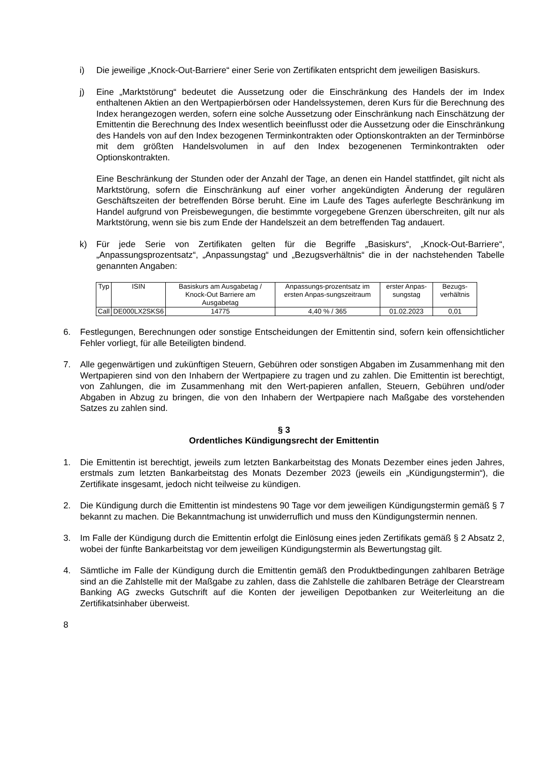i) Die jeweilige „Knock-Out-Barriere“ einer Serie von Zertifikaten entspricht dem jeweiligen Basiskurs.
j) Eine „Marktstörung“ bedeutet die Aussetzung oder die Einschränkung des Handels der im Index enthaltenen Aktien an den Wertpapierbörsen oder Handelssystemen, deren Kurs für die Berechnung des Index herangezogen werden, sofern eine solche Aussetzung oder Einschränkung nach Einschätzung der Emittentin die Berechnung des Index wesentlich beeinflusst oder die Aussetzung oder die Einschränkung des Handels von auf den Index bezogenen Terminkontrakten oder Optionskontrakten an der Terminbörse mit dem größten Handelsvolumen in auf den Index bezogenenen Terminkontrakten oder Optionskontrakten.
Eine Beschränkung der Stunden oder der Anzahl der Tage, an denen ein Handel stattfindet, gilt nicht als Marktstörung, sofern die Einschränkung auf einer vorher angekündigten Änderung der regulären Geschäftszeiten der betreffenden Börse beruht. Eine im Laufe des Tages auferlegte Beschränkung im Handel aufgrund von Preisbewegungen, die bestimmte vorgegebene Grenzen überschreiten, gilt nur als Marktstörung, wenn sie bis zum Ende der Handelszeit an dem betreffenden Tag andauert.
k) Für jede Serie von Zertifikaten gelten für die Begriffe „Basiskurs“, „Knock-Out-Barriere“, „Anpassungsprozentsatz“, „Anpassungstag“ und „Bezugsverhältnis“ die in der nachstehenden Tabelle genannten Angaben:
| Typ | ISIN | Basiskurs am Ausgabetag / Knock-Out Barriere am Ausgabetag | Anpassungs-prozentsatz im ersten Anpas-sungszeitraum | erster Anpas-sungstag | Bezugs-verhältnis |
| --- | --- | --- | --- | --- | --- |
| Call | DE000LX2SKS6 | 14775 | 4,40 % / 365 | 01.02.2023 | 0,01 |
6. Festlegungen, Berechnungen oder sonstige Entscheidungen der Emittentin sind, sofern kein offensichtlicher Fehler vorliegt, für alle Beteiligten bindend.
7. Alle gegenwärtigen und zukünftigen Steuern, Gebühren oder sonstigen Abgaben im Zusammenhang mit den Wertpapieren sind von den Inhabern der Wertpapiere zu tragen und zu zahlen. Die Emittentin ist berechtigt, von Zahlungen, die im Zusammenhang mit den Wert-papieren anfallen, Steuern, Gebühren und/oder Abgaben in Abzug zu bringen, die von den Inhabern der Wertpapiere nach Maßgabe des vorstehenden Satzes zu zahlen sind.
§ 3
Ordentliches Kündigungsrecht der Emittentin
1. Die Emittentin ist berechtigt, jeweils zum letzten Bankarbeitstag des Monats Dezember eines jeden Jahres, erstmals zum letzten Bankarbeitstag des Monats Dezember 2023 (jeweils ein „Kündigungstermin“), die Zertifikate insgesamt, jedoch nicht teilweise zu kündigen.
2. Die Kündigung durch die Emittentin ist mindestens 90 Tage vor dem jeweiligen Kündigungstermin gemäß § 7 bekannt zu machen. Die Bekanntmachung ist unwiderruflich und muss den Kündigungstermin nennen.
3. Im Falle der Kündigung durch die Emittentin erfolgt die Einlösung eines jeden Zertifikats gemäß § 2 Absatz 2, wobei der fünfte Bankarbeitstag vor dem jeweiligen Kündigungstermin als Bewertungstag gilt.
4. Sämtliche im Falle der Kündigung durch die Emittentin gemäß den Produktbedingungen zahlbaren Beträge sind an die Zahlstelle mit der Maßgabe zu zahlen, dass die Zahlstelle die zahlbaren Beträge der Clearstream Banking AG zwecks Gutschrift auf die Konten der jeweiligen Depotbanken zur Weiterleitung an die Zertifikatsinhaber überweist.
8